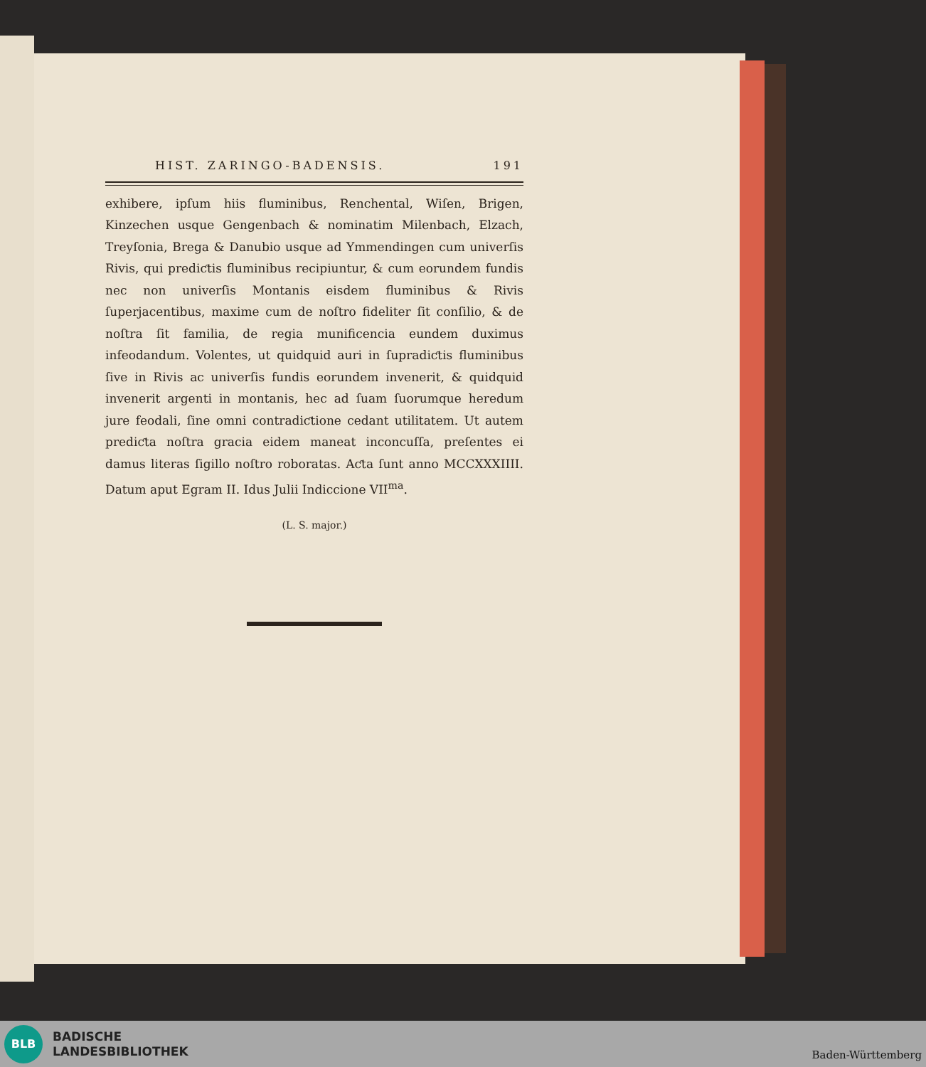HIST. ZARINGO-BADENSIS. 191
exhibere, ipſum hiis fluminibus, Renchental, Wiſen, Brigen, Kinzechen usque Gengenbach & nominatim Milenbach, Elzach, Treyſonia, Brega & Danubio usque ad Ymmendingen cum univerſis Rivis, qui prediƈtis fluminibus recipiuntur, & cum eorundem fundis nec non univerſis Montanis eisdem fluminibus & Rivis ſuperjacentibus, maxime cum de noſtro fideliter ſit conſilio, & de noſtra ſit familia, de regia munificencia eundem duximus infeodandum. Volentes, ut quidquid auri in ſupradiƈtis fluminibus ſive in Rivis ac univerſis fundis eorundem invenerit, & quidquid invenerit argenti in montanis, hec ad ſuam ſuorumque heredum jure feodali, ſine omni contradiƈtione cedant utilitatem. Ut autem prediƈta noſtra gracia eidem maneat inconcuſſa, preſentes ei damus literas ſigillo noſtro roboratas. Aƈta ſunt anno MCCXXXIIII. Datum aput Egram II. Idus Julii Indiccione VII<sup>ma</sup>.
(L. S. major.)
BLB
BADISCHE
LANDESBIBLIOTHEK
Baden-Württemberg